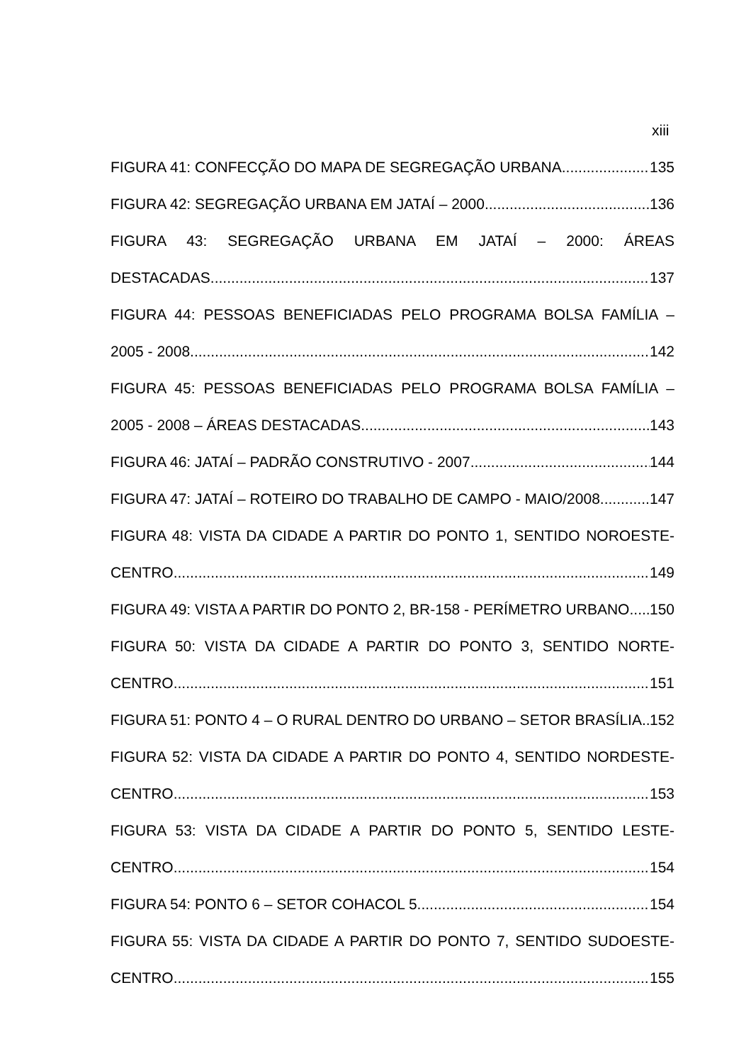xiii
FIGURA 41: CONFECÇÃO DO MAPA DE SEGREGAÇÃO URBANA 135
FIGURA 42: SEGREGAÇÃO URBANA EM JATAÍ – 2000 136
FIGURA 43: SEGREGAÇÃO URBANA EM JATAÍ – 2000: ÁREAS
DESTACADAS 137
FIGURA 44: PESSOAS BENEFICIADAS PELO PROGRAMA BOLSA FAMÍLIA –
2005 - 2008 142
FIGURA 45: PESSOAS BENEFICIADAS PELO PROGRAMA BOLSA FAMÍLIA –
2005 - 2008 – ÁREAS DESTACADAS 143
FIGURA 46: JATAÍ – PADRÃO CONSTRUTIVO - 2007 144
FIGURA 47: JATAÍ – ROTEIRO DO TRABALHO DE CAMPO - MAIO/2008 147
FIGURA 48: VISTA DA CIDADE A PARTIR DO PONTO 1, SENTIDO NOROESTE-
CENTRO 149
FIGURA 49: VISTA A PARTIR DO PONTO 2, BR-158 - PERÍMETRO URBANO 150
FIGURA 50: VISTA DA CIDADE A PARTIR DO PONTO 3, SENTIDO NORTE-
CENTRO 151
FIGURA 51: PONTO 4 – O RURAL DENTRO DO URBANO – SETOR BRASÍLIA. 152
FIGURA 52: VISTA DA CIDADE A PARTIR DO PONTO 4, SENTIDO NORDESTE-
CENTRO 153
FIGURA 53: VISTA DA CIDADE A PARTIR DO PONTO 5, SENTIDO LESTE-
CENTRO 154
FIGURA 54: PONTO 6 – SETOR COHACOL 5 154
FIGURA 55: VISTA DA CIDADE A PARTIR DO PONTO 7, SENTIDO SUDOESTE-
CENTRO 155